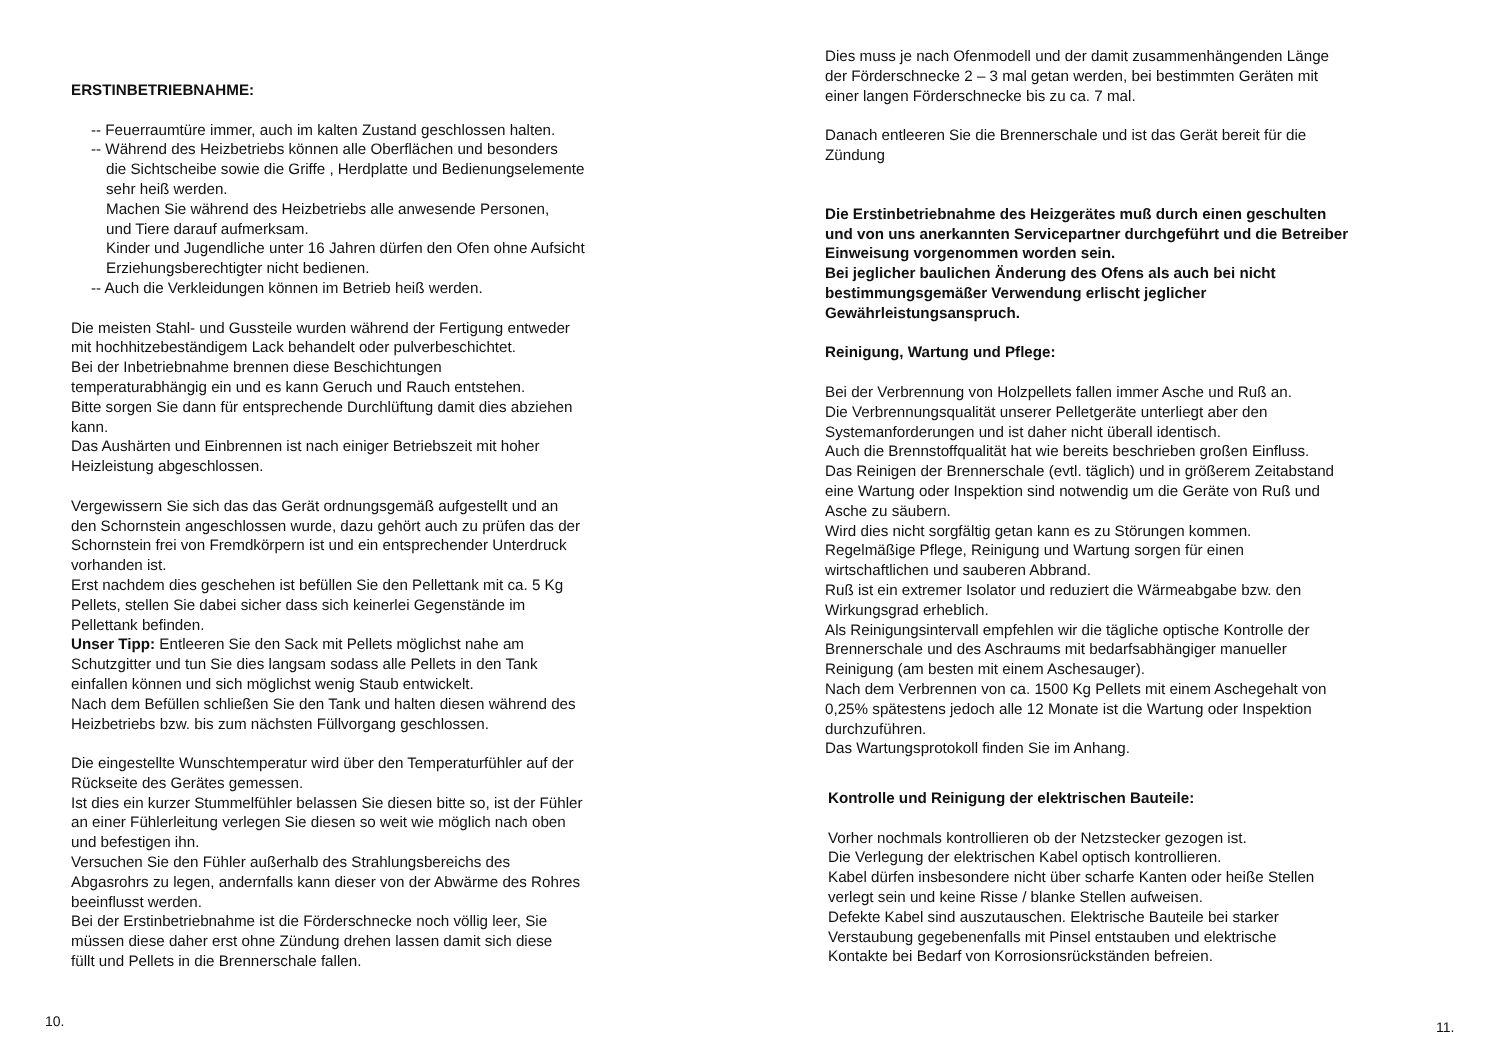ERSTINBETRIEBNAHME:
-- Feuerraumtüre immer, auch im kalten Zustand geschlossen halten.
-- Während des Heizbetriebs können alle Oberflächen und besonders
die Sichtscheibe sowie die Griffe , Herdplatte und Bedienungselemente
sehr heiß werden.
Machen Sie während des Heizbetriebs alle anwesende Personen,
und Tiere darauf aufmerksam.
Kinder und Jugendliche unter 16 Jahren dürfen den Ofen ohne Aufsicht
Erziehungsberechtigter nicht bedienen.
-- Auch die Verkleidungen können im Betrieb heiß werden.
Die meisten Stahl- und Gussteile wurden während der Fertigung entweder
mit hochhitzebeständigem Lack behandelt oder pulverbeschichtet.
Bei der Inbetriebnahme brennen diese Beschichtungen
temperaturabhängig ein und es kann Geruch und Rauch entstehen.
Bitte sorgen Sie dann für entsprechende Durchlüftung damit dies abziehen
kann.
Das Aushärten und Einbrennen ist nach einiger Betriebszeit mit hoher
Heizleistung abgeschlossen.
Vergewissern Sie sich das das Gerät ordnungsgemäß aufgestellt und an
den Schornstein angeschlossen wurde, dazu gehört auch zu prüfen das der
Schornstein frei von Fremdkörpern ist und ein entsprechender Unterdruck
vorhanden ist.
Erst nachdem dies geschehen ist befüllen Sie den Pellettank mit ca. 5 Kg
Pellets, stellen Sie dabei sicher dass sich keinerlei Gegenstände im
Pellettank befinden.
Unser Tipp: Entleeren Sie den Sack mit Pellets möglichst nahe am
Schutzgitter und tun Sie dies langsam sodass alle Pellets in den Tank
einfallen können und sich möglichst wenig Staub entwickelt.
Nach dem Befüllen schließen Sie den Tank und halten diesen während des
Heizbetriebs bzw. bis zum nächsten Füllvorgang geschlossen.
Die eingestellte Wunschtemperatur wird über den Temperaturfühler auf der
Rückseite des Gerätes gemessen.
Ist dies ein kurzer Stummelfühler belassen Sie diesen bitte so, ist der Fühler
an einer Fühlerleitung verlegen Sie diesen so weit wie möglich nach oben
und befestigen ihn.
Versuchen Sie den Fühler außerhalb des Strahlungsbereichs des
Abgasrohrs zu legen, andernfalls kann dieser von der Abwärme des Rohres
beeinflusst werden.
Bei der Erstinbetriebnahme ist die Förderschnecke noch völlig leer, Sie
müssen diese daher erst ohne Zündung drehen lassen damit sich diese
füllt und Pellets in die Brennerschale fallen.
10.
Dies muss je nach Ofenmodell und der damit zusammenhängenden Länge
der Förderschnecke 2 – 3 mal getan werden, bei bestimmten Geräten mit
einer langen Förderschnecke bis zu ca. 7 mal.
Danach entleeren Sie die Brennerschale und ist das Gerät bereit für die
Zündung
Die Erstinbetriebnahme des Heizgerätes muß durch einen geschulten
und von uns anerkannten Servicepartner durchgeführt und die Betreiber
Einweisung vorgenommen worden sein.
Bei jeglicher baulichen Änderung des Ofens als auch bei nicht
bestimmungsgemäßer Verwendung erlischt jeglicher
Gewährleistungsanspruch.
Reinigung, Wartung und Pflege:
Bei der Verbrennung von Holzpellets fallen immer Asche und Ruß an.
Die Verbrennungsqualität unserer Pelletgeräte unterliegt aber den
Systemanforderungen und ist daher nicht überall identisch.
Auch die Brennstoffqualität hat wie bereits beschrieben großen Einfluss.
Das Reinigen der Brennerschale (evtl. täglich) und in größerem Zeitabstand
eine Wartung oder Inspektion sind notwendig um die Geräte von Ruß und
Asche zu säubern.
Wird dies nicht sorgfältig getan kann es zu Störungen kommen.
Regelmäßige Pflege, Reinigung und Wartung sorgen für einen
wirtschaftlichen und sauberen Abbrand.
Ruß ist ein extremer Isolator und reduziert die Wärmeabgabe bzw. den
Wirkungsgrad erheblich.
Als Reinigungsintervall empfehlen wir die tägliche optische Kontrolle der
Brennerschale und des Aschraums mit bedarfsabhängiger manueller
Reinigung (am besten mit einem Aschesauger).
Nach dem Verbrennen von ca. 1500 Kg Pellets mit einem Aschegehalt von
0,25% spätestens jedoch alle 12 Monate ist die Wartung oder Inspektion
durchzuführen.
Das Wartungsprotokoll finden Sie im Anhang.
Kontrolle und Reinigung der elektrischen Bauteile:
Vorher nochmals kontrollieren ob der Netzstecker gezogen ist.
Die Verlegung der elektrischen Kabel optisch kontrollieren.
Kabel dürfen insbesondere nicht über scharfe Kanten oder heiße Stellen
verlegt sein und keine Risse / blanke Stellen aufweisen.
Defekte Kabel sind auszutauschen. Elektrische Bauteile bei starker
Verstaubung gegebenenfalls mit Pinsel entstauben und elektrische
Kontakte bei Bedarf von Korrosionsrückständen befreien.
11.